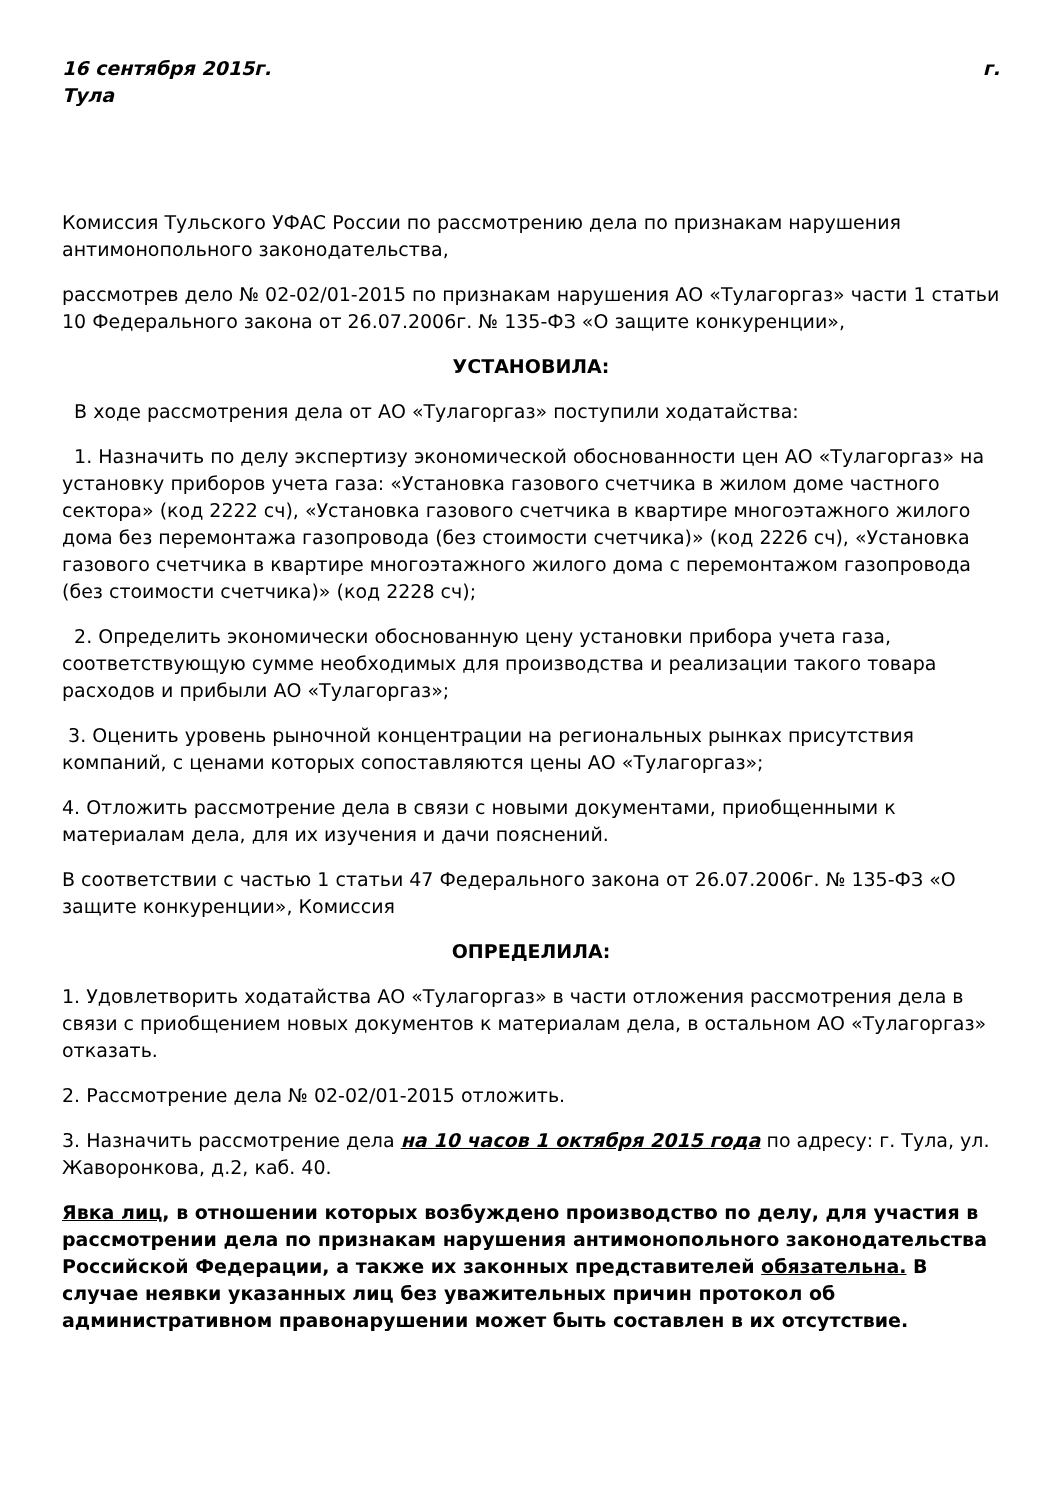16 сентября 2015г. г.
Тула
Комиссия Тульского УФАС России по рассмотрению дела по признакам нарушения антимонопольного законодательства,
рассмотрев дело № 02-02/01-2015 по признакам нарушения АО «Тулагоргаз» части 1 статьи 10 Федерального закона от 26.07.2006г. № 135-ФЗ «О защите конкуренции»,
УСТАНОВИЛА:
В ходе рассмотрения дела от АО «Тулагоргаз» поступили ходатайства:
1. Назначить по делу экспертизу экономической обоснованности цен АО «Тулагоргаз» на установку приборов учета газа: «Установка газового счетчика в жилом доме частного сектора» (код 2222 сч), «Установка газового счетчика в квартире многоэтажного жилого дома без перемонтажа газопровода (без стоимости счетчика)» (код 2226 сч), «Установка газового счетчика в квартире многоэтажного жилого дома с перемонтажом газопровода (без стоимости счетчика)» (код 2228 сч);
2. Определить экономически обоснованную цену установки прибора учета газа, соответствующую сумме необходимых для производства и реализации такого товара расходов и прибыли АО «Тулагоргаз»;
3. Оценить уровень рыночной концентрации на региональных рынках присутствия компаний, с ценами которых сопоставляются цены АО «Тулагоргаз»;
4. Отложить рассмотрение дела в связи с новыми документами, приобщенными к материалам дела, для их изучения и дачи пояснений.
В соответствии с частью 1 статьи 47 Федерального закона от 26.07.2006г. № 135-ФЗ «О защите конкуренции», Комиссия
ОПРЕДЕЛИЛА:
1. Удовлетворить ходатайства АО «Тулагоргаз» в части отложения рассмотрения дела в связи с приобщением новых документов к материалам дела, в остальном АО «Тулагоргаз» отказать.
2. Рассмотрение дела № 02-02/01-2015 отложить.
3. Назначить рассмотрение дела на 10 часов 1 октября 2015 года по адресу: г. Тула, ул. Жаворонкова, д.2, каб. 40.
Явка лиц, в отношении которых возбуждено производство по делу, для участия в рассмотрении дела по признакам нарушения антимонопольного законодательства Российской Федерации, а также их законных представителей обязательна. В случае неявки указанных лиц без уважительных причин протокол об административном правонарушении может быть составлен в их отсутствие.